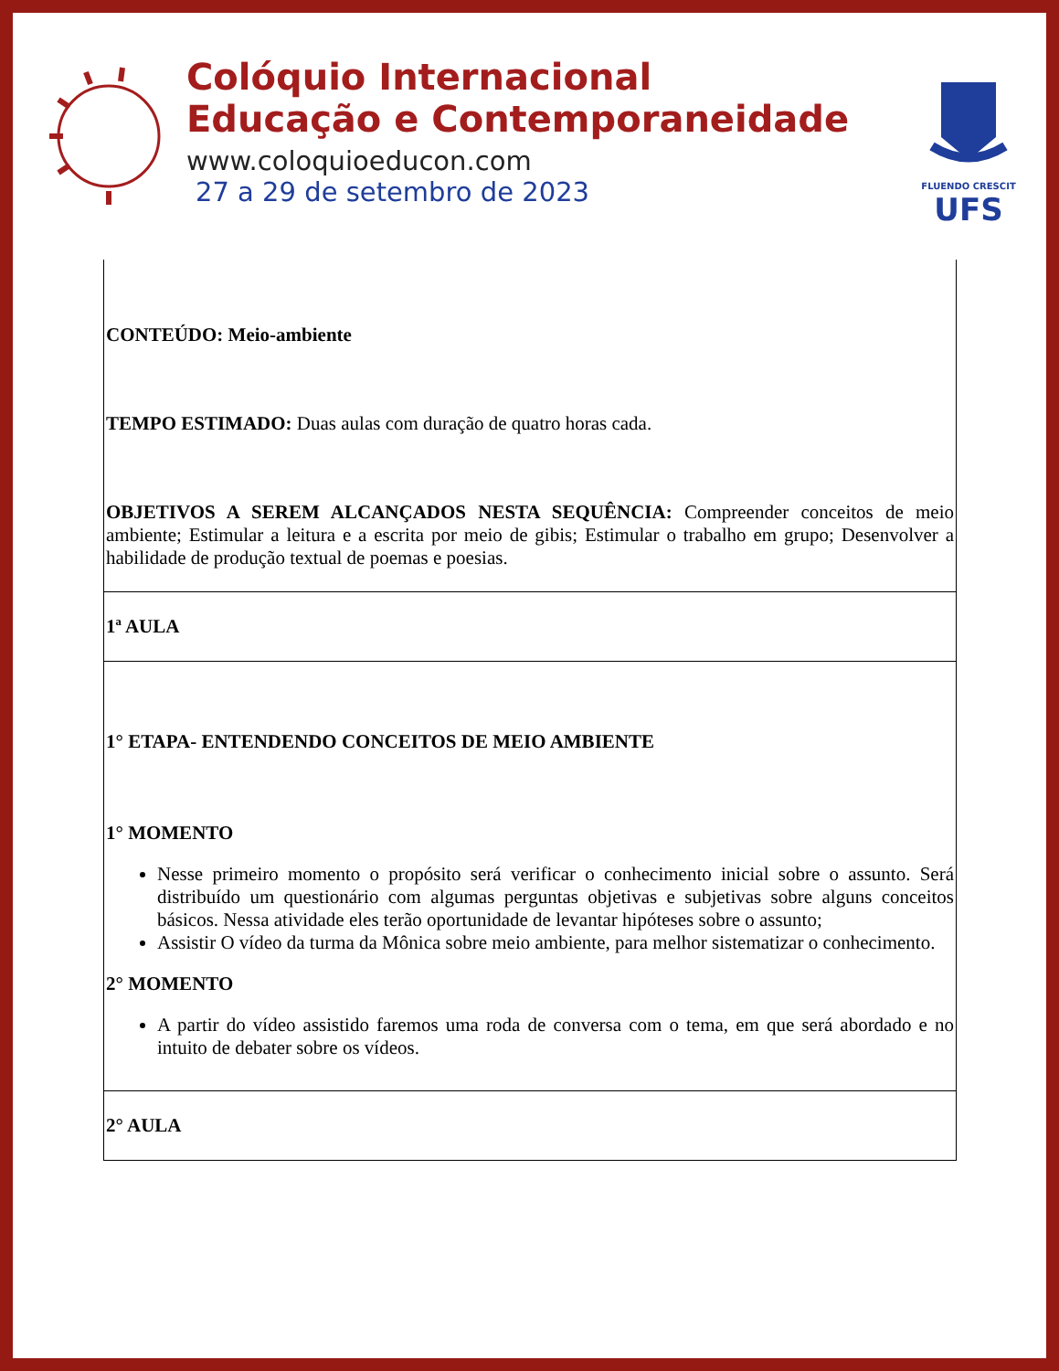Colóquio Internacional
Educação e Contemporaneidade
www.coloquioeducon.com
27 a 29 de setembro de 2023
FLUENDO CRESCIT
UFS
| CONTEÚDO: Meio-ambiente TEMPO ESTIMADO: Duas aulas com duração de quatro horas cada. OBJETIVOS A SEREM ALCANÇADOS NESTA SEQUÊNCIA: Compreender conceitos de meio ambiente; Estimular a leitura e a escrita por meio de gibis; Estimular o trabalho em grupo; Desenvolver a habilidade de produção textual de poemas e poesias. |
| 1ª AULA |
| 1° ETAPA- ENTENDENDO CONCEITOS DE MEIO AMBIENTE 1° MOMENTO Nesse primeiro momento o propósito será verificar o conhecimento inicial sobre o assunto. Será distribuído um questionário com algumas perguntas objetivas e subjetivas sobre alguns conceitos básicos. Nessa atividade eles terão oportunidade de levantar hipóteses sobre o assunto; Assistir O vídeo da turma da Mônica sobre meio ambiente, para melhor sistematizar o conhecimento. 2° MOMENTO A partir do vídeo assistido faremos uma roda de conversa com o tema, em que será abordado e no intuito de debater sobre os vídeos. |
| 2° AULA |